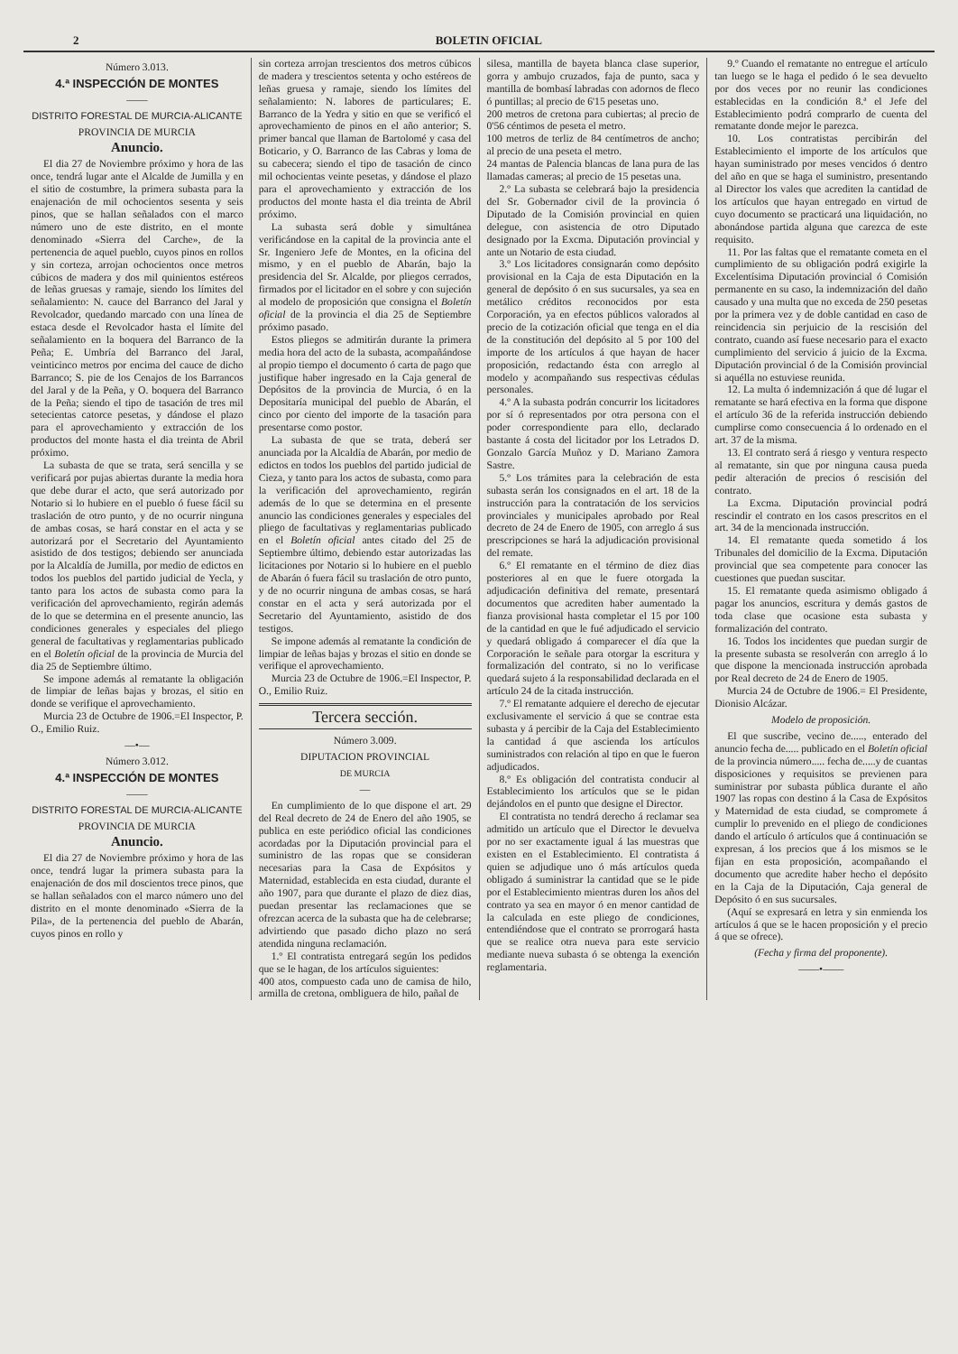2 BOLETIN OFICIAL
Número 3.013.
4.ª INSPECCIÓN DE MONTES
——
DISTRITO FORESTAL DE MURCIA-ALICANTE
PROVINCIA DE MURCIA
Anuncio.
El dia 27 de Noviembre próximo y hora de las once, tendrá lugar ante el Alcalde de Jumilla y en el sitio de costumbre, la primera subasta para la enajenación de mil ochocientos sesenta y seis pinos, que se hallan señalados con el marco número uno de este distrito, en el monte denominado «Sierra del Carche», de la pertenencia de aquel pueblo, cuyos pinos en rollos y sin corteza, arrojan ochocientos once metros cúbicos de madera y dos mil quinientos estéreos de leñas gruesas y ramaje, siendo los límites del señalamiento: N. cauce del Barranco del Jaral y Revolcador, quedando marcado con una línea de estaca desde el Revolcador hasta el límite del señalamiento en la boquera del Barranco de la Peña; E. Umbría del Barranco del Jaral, veinticinco metros por encima del cauce de dicho Barranco; S. pie de los Cenajos de los Barrancos del Jaral y de la Peña, y O. boquera del Barranco de la Peña; siendo el tipo de tasación de tres mil setecientas catorce pesetas, y dándose el plazo para el aprovechamiento y extracción de los productos del monte hasta el dia treinta de Abril próximo.
La subasta de que se trata, será sencilla y se verificará por pujas abiertas durante la media hora que debe durar el acto, que será autorizado por Notario si lo hubiere en el pueblo ó fuese fácil su traslación de otro punto, y de no ocurrir ninguna de ambas cosas, se hará constar en el acta y se autorizará por el Secretario del Ayuntamiento asistido de dos testigos; debiendo ser anunciada por la Alcaldía de Jumilla, por medio de edictos en todos los pueblos del partido judicial de Yecla, y tanto para los actos de subasta como para la verificación del aprovechamiento, regirán además de lo que se determina en el presente anuncio, las condiciones generales y especiales del pliego general de facultativas y reglamentarias publicado en el Boletín oficial de la provincia de Murcia del dia 25 de Septiembre último.
Se impone además al rematante la obligación de limpiar de leñas bajas y brozas, el sitio en donde se verifique el aprovechamiento.
Murcia 23 de Octubre de 1906.=El Inspector, P. O., Emilio Ruiz.
—•—
Número 3.012.
4.ª INSPECCIÓN DE MONTES
——
DISTRITO FORESTAL DE MURCIA-ALICANTE
PROVINCIA DE MURCIA
Anuncio.
El dia 27 de Noviembre próximo y hora de las once, tendrá lugar la primera subasta para la enajenación de dos mil doscientos trece pinos, que se hallan señalados con el marco número uno del distrito en el monte denominado «Sierra de la Pila», de la pertenencia del pueblo de Abarán, cuyos pinos en rollo y
sin corteza arrojan trescientos dos metros cúbicos de madera y trescientos setenta y ocho estéreos de leñas gruesa y ramaje, siendo los límites del señalamiento: N. labores de particulares; E. Barranco de la Yedra y sitio en que se verificó el aprovechamiento de pinos en el año anterior; S. primer bancal que llaman de Bartolomé y casa del Boticario, y O. Barranco de las Cabras y loma de su cabecera; siendo el tipo de tasación de cinco mil ochocientas veinte pesetas, y dándose el plazo para el aprovechamiento y extracción de los productos del monte hasta el dia treinta de Abril próximo.
La subasta será doble y simultánea verificándose en la capital de la provincia ante el Sr. Ingeniero Jefe de Montes, en la oficina del mismo, y en el pueblo de Abarán, bajo la presidencia del Sr. Alcalde, por pliegos cerrados, firmados por el licitador en el sobre y con sujeción al modelo de proposición que consigna el Boletín oficial de la provincia el dia 25 de Septiembre próximo pasado.
Estos pliegos se admitirán durante la primera media hora del acto de la subasta, acompañándose al propio tiempo el documento ó carta de pago que justifique haber ingresado en la Caja general de Depósitos de la provincia de Murcia, ó en la Depositaría municipal del pueblo de Abarán, el cinco por ciento del importe de la tasación para presentarse como postor.
La subasta de que se trata, deberá ser anunciada por la Alcaldía de Abarán, por medio de edictos en todos los pueblos del partido judicial de Cieza, y tanto para los actos de subasta, como para la verificación del aprovechamiento, regirán además de lo que se determina en el presente anuncio las condiciones generales y especiales del pliego de facultativas y reglamentarias publicado en el Boletín oficial antes citado del 25 de Septiembre último, debiendo estar autorizadas las licitaciones por Notario si lo hubiere en el pueblo de Abarán ó fuera fácil su traslación de otro punto, y de no ocurrir ninguna de ambas cosas, se hará constar en el acta y será autorizada por el Secretario del Ayuntamiento, asistido de dos testigos.
Se impone además al rematante la condición de limpiar de leñas bajas y brozas el sitio en donde se verifique el aprovechamiento.
Murcia 23 de Octubre de 1906.=El Inspector, P. O., Emilio Ruiz.
Tercera sección.
Número 3.009.
DIPUTACION PROVINCIAL
DE MURCIA
—
En cumplimiento de lo que dispone el art. 29 del Real decreto de 24 de Enero del año 1905, se publica en este periódico oficial las condiciones acordadas por la Diputación provincial para el suministro de las ropas que se consideran necesarias para la Casa de Expósitos y Maternidad, establecida en esta ciudad, durante el año 1907, para que durante el plazo de diez dias, puedan presentar las reclamaciones que se ofrezcan acerca de la subasta que ha de celebrarse; advirtiendo que pasado dicho plazo no será atendida ninguna reclamación.
1.º El contratista entregará según los pedidos que se le hagan, de los artículos siguientes:
400 atos, compuesto cada uno de camisa de hilo, armilla de cretona, ombliguera de hilo, pañal de
silesa, mantilla de bayeta blanca clase superior, gorra y ambujo cruzados, faja de punto, saca y mantilla de bombasí labradas con adornos de fleco ó puntillas; al precio de 6'15 pesetas uno.
200 metros de cretona para cubiertas; al precio de 0'56 céntimos de peseta el metro.
100 metros de terliz de 84 centímetros de ancho; al precio de una peseta el metro.
24 mantas de Palencia blancas de lana pura de las llamadas cameras; al precio de 15 pesetas una.
2.º La subasta se celebrará bajo la presidencia del Sr. Gobernador civil de la provincia ó Diputado de la Comisión provincial en quien delegue, con asistencia de otro Diputado designado por la Excma. Diputación provincial y ante un Notario de esta ciudad.
3.º Los licitadores consignarán como depósito provisional en la Caja de esta Diputación en la general de depósito ó en sus sucursales, ya sea en metálico créditos reconocidos por esta Corporación, ya en efectos públicos valorados al precio de la cotización oficial que tenga en el dia de la constitución del depósito al 5 por 100 del importe de los artículos á que hayan de hacer proposición, redactando ésta con arreglo al modelo y acompañando sus respectivas cédulas personales.
4.º A la subasta podrán concurrir los licitadores por sí ó representados por otra persona con el poder correspondiente para ello, declarado bastante á costa del licitador por los Letrados D. Gonzalo García Muñoz y D. Mariano Zamora Sastre.
5.º Los trámites para la celebración de esta subasta serán los consignados en el art. 18 de la instrucción para la contratación de los servicios provinciales y municipales aprobado por Real decreto de 24 de Enero de 1905, con arreglo á sus prescripciones se hará la adjudicación provisional del remate.
6.º El rematante en el término de diez dias posteriores al en que le fuere otorgada la adjudicación definitiva del remate, presentará documentos que acrediten haber aumentado la fianza provisional hasta completar el 15 por 100 de la cantidad en que le fué adjudicado el servicio y quedará obligado á comparecer el día que la Corporación le señale para otorgar la escritura y formalización del contrato, si no lo verificase quedará sujeto á la responsabilidad declarada en el artículo 24 de la citada instrucción.
7.º El rematante adquiere el derecho de ejecutar exclusivamente el servicio á que se contrae esta subasta y á percibir de la Caja del Establecimiento la cantidad á que asciendа los artículos suministrados con relación al tipo en que le fueron adjudicados.
8.º Es obligación del contratista conducir al Establecimiento los artículos que se le pidan dejándolos en el punto que designe el Director.
El contratista no tendrá derecho á reclamar sea admitido un artículo que el Director le devuelva por no ser exactamente igual á las muestras que existen en el Establecimiento. El contratista á quien se adjudique uno ó más artículos queda obligado á suministrar la cantidad que se le pide por el Establecimiento mientras duren los años del contrato ya sea en mayor ó en menor cantidad de la calculada en este pliego de condiciones, entendiéndose que el contrato se prorrogará hasta que se realice otra nueva para este servicio mediante nueva subasta ó se obtenga la exención reglamentaria.
9.º Cuando el rematante no entregue el artículo tan luego se le haga el pedido ó le sea devuelto por dos veces por no reunir las condiciones establecidas en la condición 8.ª el Jefe del Establecimiento podrá comprarlo de cuenta del rematante donde mejor le parezca.
10. Los contratistas percibirán del Establecimiento el importe de los artículos que hayan suministrado por meses vencidos ó dentro del año en que se haga el suministro, presentando al Director los vales que acrediten la cantidad de los artículos que hayan entregado en virtud de cuyo documento se practicará una liquidación, no abonándose partida alguna que carezca de este requisito.
11. Por las faltas que el rematante cometa en el cumplimiento de su obligación podrá exigirle la Excelentísima Diputación provincial ó Comisión permanente en su caso, la indemnización del daño causado y una multa que no exceda de 250 pesetas por la primera vez y de doble cantidad en caso de reincidencia sin perjuicio de la rescisión del contrato, cuando así fuese necesario para el exacto cumplimiento del servicio á juicio de la Excma. Diputación provincial ó de la Comisión provincial si aquélla no estuviese reunida.
12. La multa ó indemnización á que dé lugar el rematante se hará efectiva en la forma que dispone el artículo 36 de la referida instrucción debiendo cumplirse como consecuencia á lo ordenado en el art. 37 de la misma.
13. El contrato será á riesgo y ventura respecto al rematante, sin que por ninguna causa pueda pedir alteración de precios ó rescisión del contrato.
La Excma. Diputación provincial podrá rescindir el contrato en los casos prescritos en el art. 34 de la mencionada instrucción.
14. El rematante queda sometido á los Tribunales del domicilio de la Excma. Diputación provincial que sea competente para conocer las cuestiones que puedan suscitar.
15. El rematante queda asimismo obligado á pagar los anuncios, escritura y demás gastos de toda clase que ocasione esta subasta y formalización del contrato.
16. Todos los incidentes que puedan surgir de la presente subasta se resolverán con arreglo á lo que dispone la mencionada instrucción aprobada por Real decreto de 24 de Enero de 1905.
Murcia 24 de Octubre de 1906.= El Presidente, Dionisio Alcázar.
Modelo de proposición.
El que suscribe, vecino de....., enterado del anuncio fecha de..... publicado en el Boletín oficial de la provincia número..... fecha de.....y de cuantas disposiciones y requisitos se previenen para suministrar por subasta pública durante el año 1907 las ropas con destino á la Casa de Expósitos y Maternidad de esta ciudad, se compromete á cumplir lo prevenido en el pliego de condiciones dando el artículo ó artículos que á continuación se expresan, á los precios que á los mismos se le fijan en esta proposición, acompañando el documento que acredite haber hecho el depósito en la Caja de la Diputación, Caja general de Depósito ó en sus sucursales.
(Aquí se expresará en letra y sin enmienda los artículos á que se le hacen proposición y el precio á que se ofrece).
(Fecha y firma del proponente).
——•——